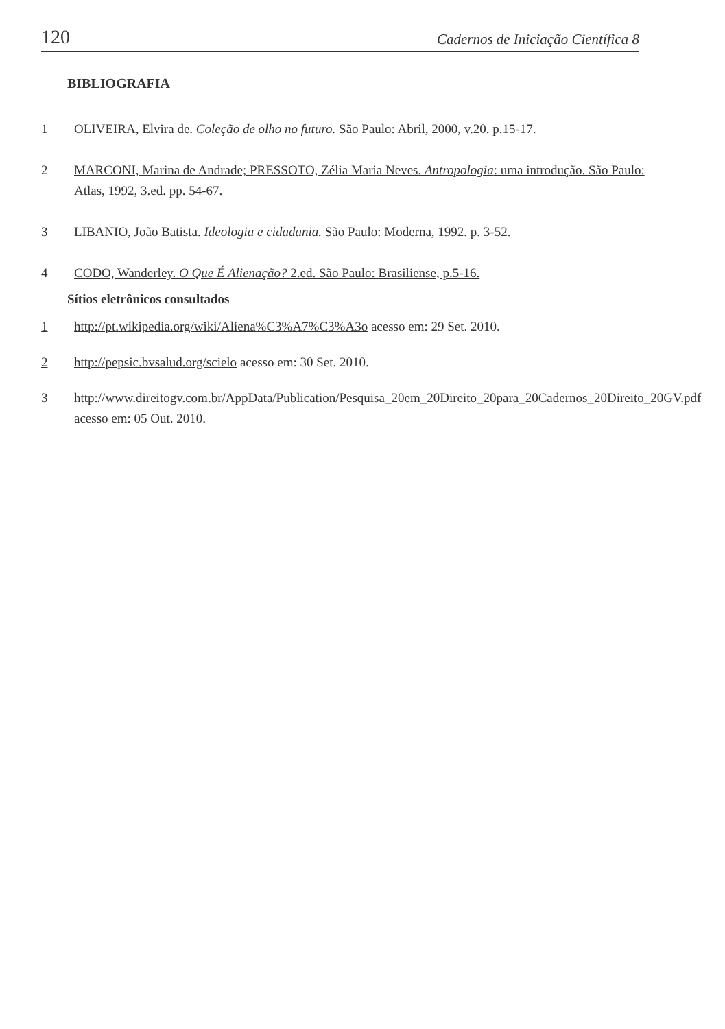120 Cadernos de Iniciação Científica 8
BIBLIOGRAFIA
1 OLIVEIRA, Elvira de. Coleção de olho no futuro. São Paulo: Abril, 2000, v.20. p.15-17.
2 MARCONI, Marina de Andrade; PRESSOTO, Zélia Maria Neves. Antropologia: uma introdução. São Paulo: Atlas, 1992, 3.ed. pp. 54-67.
3 LIBANIO, João Batista. Ideologia e cidadania. São Paulo: Moderna, 1992. p. 3-52.
4 CODO, Wanderley. O Que É Alienação? 2.ed. São Paulo: Brasiliense, p.5-16.
Sítios eletrônicos consultados
1 http://pt.wikipedia.org/wiki/Aliena%C3%A7%C3%A3o acesso em: 29 Set. 2010.
2 http://pepsic.bvsalud.org/scielo acesso em: 30 Set. 2010.
3 http://www.direitogv.com.br/AppData/Publication/Pesquisa_20em_20Direito_20para_20Cadernos_20Direito_20GV.pdf acesso em: 05 Out. 2010.